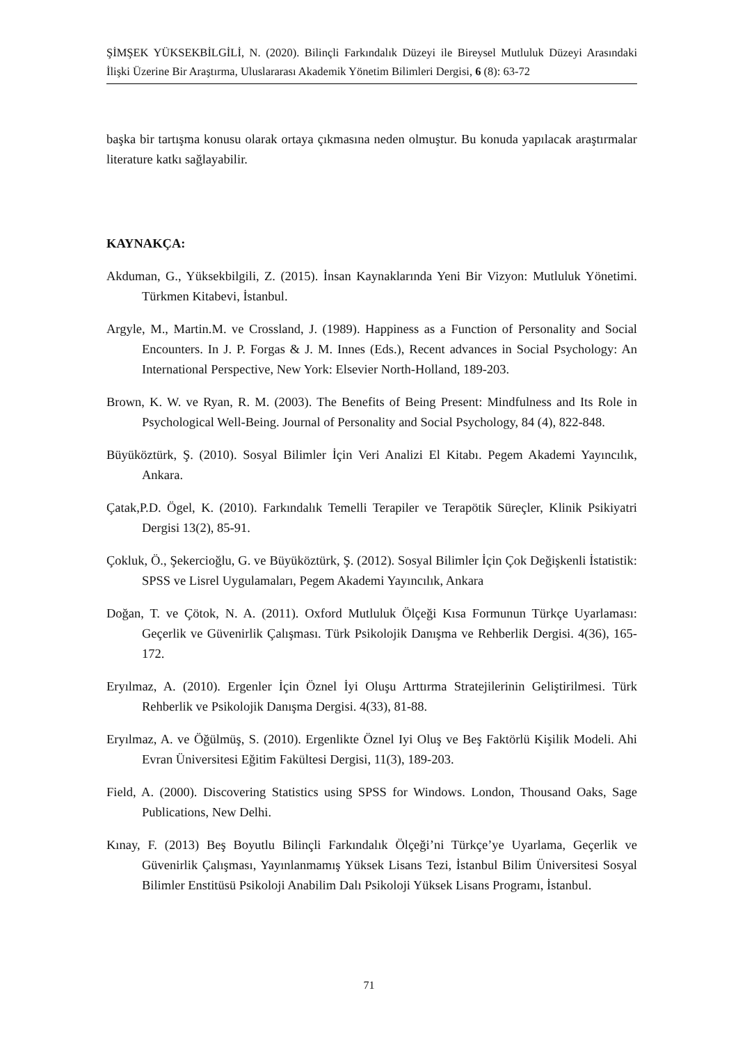ŞİMŞEK YÜKSEKBİLGİLİ, N. (2020). Bilinçli Farkındalık Düzeyi ile Bireysel Mutluluk Düzeyi Arasındaki İlişki Üzerine Bir Araştırma, Uluslararası Akademik Yönetim Bilimleri Dergisi, 6 (8): 63-72
başka bir tartışma konusu olarak ortaya çıkmasına neden olmuştur. Bu konuda yapılacak araştırmalar literature katkı sağlayabilir.
KAYNAKÇA:
Akduman, G., Yüksekbilgili, Z. (2015). İnsan Kaynaklarında Yeni Bir Vizyon: Mutluluk Yönetimi. Türkmen Kitabevi, İstanbul.
Argyle, M., Martin.M. ve Crossland, J. (1989). Happiness as a Function of Personality and Social Encounters. In J. P. Forgas & J. M. Innes (Eds.), Recent advances in Social Psychology: An International Perspective, New York: Elsevier North-Holland, 189-203.
Brown, K. W. ve Ryan, R. M. (2003). The Benefits of Being Present: Mindfulness and Its Role in Psychological Well-Being. Journal of Personality and Social Psychology, 84 (4), 822-848.
Büyüköztürk, Ş. (2010). Sosyal Bilimler İçin Veri Analizi El Kitabı. Pegem Akademi Yayıncılık, Ankara.
Çatak,P.D. Ögel, K. (2010). Farkındalık Temelli Terapiler ve Terapötik Süreçler, Klinik Psikiyatri Dergisi 13(2), 85-91.
Çokluk, Ö., Şekercioğlu, G. ve Büyüköztürk, Ş. (2012). Sosyal Bilimler İçin Çok Değişkenli İstatistik: SPSS ve Lisrel Uygulamaları, Pegem Akademi Yayıncılık, Ankara
Doğan, T. ve Çötok, N. A. (2011). Oxford Mutluluk Ölçeği Kısa Formunun Türkçe Uyarlaması: Geçerlik ve Güvenirlik Çalışması. Türk Psikolojik Danışma ve Rehberlik Dergisi. 4(36), 165-172.
Eryılmaz, A. (2010). Ergenler İçin Öznel İyi Oluşu Arttırma Stratejilerinin Geliştirilmesi. Türk Rehberlik ve Psikolojik Danışma Dergisi. 4(33), 81-88.
Eryılmaz, A. ve Öğülmüş, S. (2010). Ergenlikte Öznel Iyi Oluş ve Beş Faktörlü Kişilik Modeli. Ahi Evran Üniversitesi Eğitim Fakültesi Dergisi, 11(3), 189-203.
Field, A. (2000). Discovering Statistics using SPSS for Windows. London, Thousand Oaks, Sage Publications, New Delhi.
Kınay, F. (2013) Beş Boyutlu Bilinçli Farkındalık Ölçeği’ni Türkçe’ye Uyarlama, Geçerlik ve Güvenirlik Çalışması, Yayınlanmamış Yüksek Lisans Tezi, İstanbul Bilim Üniversitesi Sosyal Bilimler Enstitüsü Psikoloji Anabilim Dalı Psikoloji Yüksek Lisans Programı, İstanbul.
71